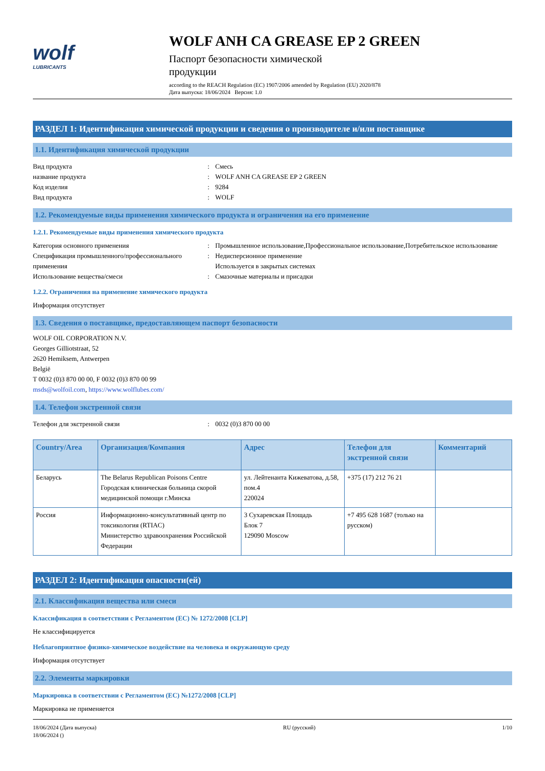wolf
LUBRICANTS
WOLF ANH CA GREASE EP 2 GREEN
Паспорт безопасности химической продукции
according to the REACH Regulation (EC) 1907/2006 amended by Regulation (EU) 2020/878
Дата выпуска: 18/06/2024 Версия: 1.0
РАЗДЕЛ 1: Идентификация химической продукции и сведения о производителе и/или поставщике
1.1. Идентификация химической продукции
Вид продукта : Смесь
название продукта : WOLF ANH CA GREASE EP 2 GREEN
Код изделия : 9284
Вид продукта : WOLF
1.2. Рекомендуемые виды применения химического продукта и ограничения на его применение
1.2.1. Рекомендуемые виды применения химического продукта
Категория основного применения : Промышленное использование,Профессиональное использование,Потребительское использование
Спецификация промышленного/профессионального применения
: Недисперсионное применение
Используется в закрытых системах
Использование вещества/смеси : Смазочные материалы и присадки
1.2.2. Ограничения на применение химического продукта
Информация отсутствует
1.3. Сведения о поставщике, предоставляющем паспорт безопасности
WOLF OIL CORPORATION N.V.
Georges Gilliotstraat, 52
2620 Hemiksem, Antwerpen
België
T 0032 (0)3 870 00 00, F 0032 (0)3 870 00 99
msds@wolfoil.com, https://www.wolflubes.com/
1.4. Телефон экстренной связи
Телефон для экстренной связи : 0032 (0)3 870 00 00
| Country/Area | Организация/Компания | Адрес | Телефон для экстренной связи | Комментарий |
| --- | --- | --- | --- | --- |
| Беларусь | The Belarus Republican Poisons Centre Городская клиническая больница скорой медицинской помощи г.Минска | ул. Лейтенанта Кижеватова, д.58, пом.4 220024 | +375 (17) 212 76 21 | |
| Россия | Информационно-консультативный центр по токсикология (RTIAC) Министерство здравоохранения Российской Федерации | 3 Сухаревская Площадь Блок 7 129090 Moscow | +7 495 628 1687 (только на русском) | |
РАЗДЕЛ 2: Идентификация опасности(ей)
2.1. Классификация вещества или смеси
Классификация в соответствии с Регламентом (ЕС) № 1272/2008 [CLP]
Не классифицируется
Неблагоприятное физико-химическое воздействие на человека и окружающую среду
Информация отсутствует
2.2. Элементы маркировки
Маркировка в соответствии с Регламентом (ЕС) №1272/2008 [CLP]
Маркировка не применяется
18/06/2024 (Дата выпуска)
18/06/2024 ()
RU (русский) 1/10